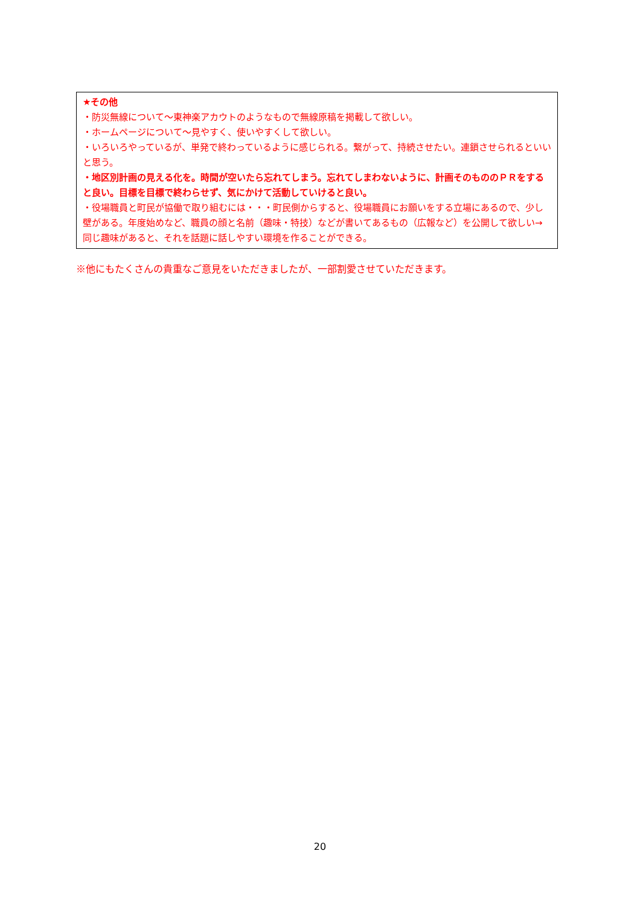★その他
・防災無線について～東神楽アカウトのようなもので無線原稿を掲載して欲しい。
・ホームページについて～見やすく、使いやすくして欲しい。
・いろいろやっているが、単発で終わっているように感じられる。繋がって、持続させたい。連鎖させられるといいと思う。
・地区別計画の見える化を。時間が空いたら忘れてしまう。忘れてしまわないように、計画そのもののＰＲをすると良い。目標を目標で終わらせず、気にかけて活動していけると良い。
・役場職員と町民が協働で取り組むには・・・町民側からすると、役場職員にお願いをする立場にあるので、少し壁がある。年度始めなど、職員の顔と名前（趣味・特技）などが書いてあるもの（広報など）を公開して欲しい→同じ趣味があると、それを話題に話しやすい環境を作ることができる。
※他にもたくさんの貴重なご意見をいただきましたが、一部割愛させていただきます。
20